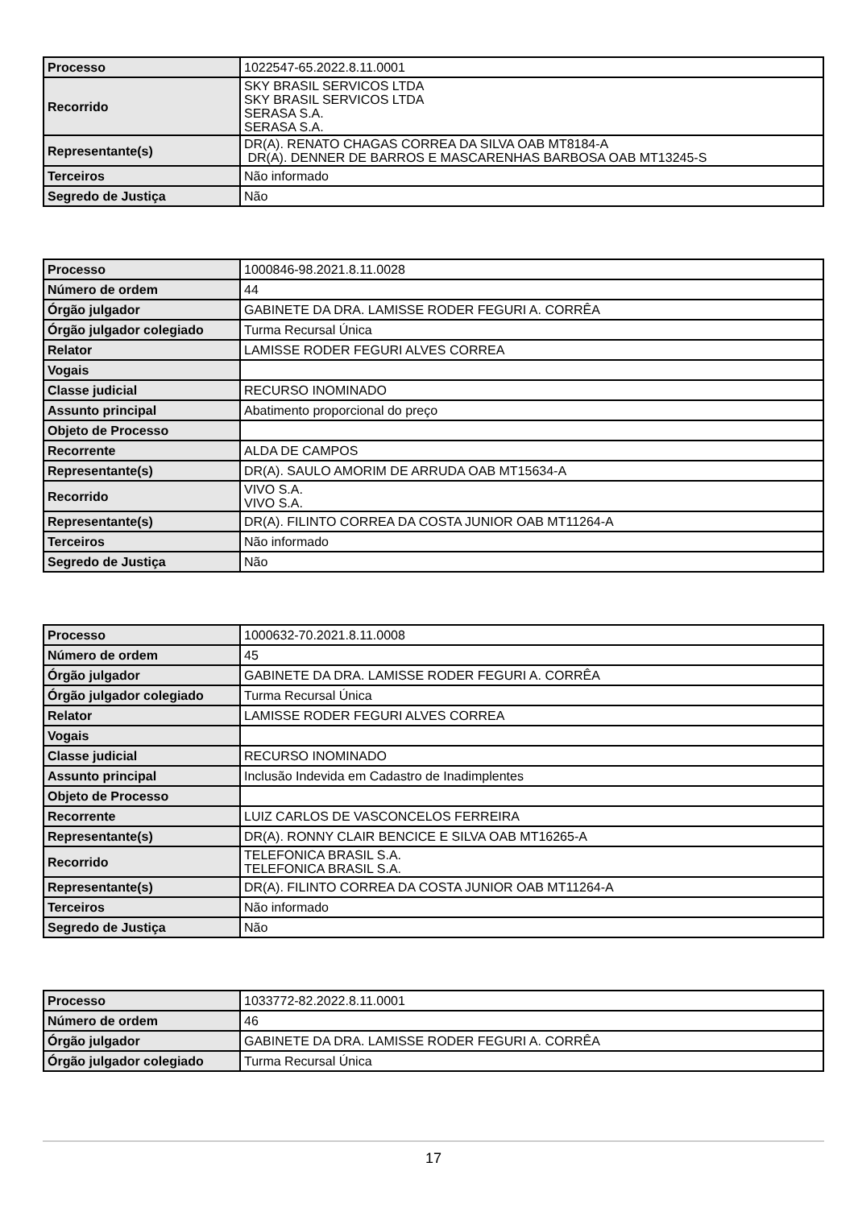| Processo | 1022547-65.2022.8.11.0001 |
| Recorrido | SKY BRASIL SERVICOS LTDA SKY BRASIL SERVICOS LTDA SERASA S.A. SERASA S.A. |
| Representante(s) | DR(A). RENATO CHAGAS CORREA DA SILVA OAB MT8184-A DR(A). DENNER DE BARROS E MASCARENHAS BARBOSA OAB MT13245-S |
| Terceiros | Não informado |
| Segredo de Justiça | Não |
| Processo | 1000846-98.2021.8.11.0028 |
| Número de ordem | 44 |
| Órgão julgador | GABINETE DA DRA. LAMISSE RODER FEGURI A. CORRÊA |
| Órgão julgador colegiado | Turma Recursal Única |
| Relator | LAMISSE RODER FEGURI ALVES CORREA |
| Vogais | |
| Classe judicial | RECURSO INOMINADO |
| Assunto principal | Abatimento proporcional do preço |
| Objeto de Processo | |
| Recorrente | ALDA DE CAMPOS |
| Representante(s) | DR(A). SAULO AMORIM DE ARRUDA OAB MT15634-A |
| Recorrido | VIVO S.A. VIVO S.A. |
| Representante(s) | DR(A). FILINTO CORREA DA COSTA JUNIOR OAB MT11264-A |
| Terceiros | Não informado |
| Segredo de Justiça | Não |
| Processo | 1000632-70.2021.8.11.0008 |
| Número de ordem | 45 |
| Órgão julgador | GABINETE DA DRA. LAMISSE RODER FEGURI A. CORRÊA |
| Órgão julgador colegiado | Turma Recursal Única |
| Relator | LAMISSE RODER FEGURI ALVES CORREA |
| Vogais | |
| Classe judicial | RECURSO INOMINADO |
| Assunto principal | Inclusão Indevida em Cadastro de Inadimplentes |
| Objeto de Processo | |
| Recorrente | LUIZ CARLOS DE VASCONCELOS FERREIRA |
| Representante(s) | DR(A). RONNY CLAIR BENCICE E SILVA OAB MT16265-A |
| Recorrido | TELEFONICA BRASIL S.A. TELEFONICA BRASIL S.A. |
| Representante(s) | DR(A). FILINTO CORREA DA COSTA JUNIOR OAB MT11264-A |
| Terceiros | Não informado |
| Segredo de Justiça | Não |
| Processo | 1033772-82.2022.8.11.0001 |
| Número de ordem | 46 |
| Órgão julgador | GABINETE DA DRA. LAMISSE RODER FEGURI A. CORRÊA |
| Órgão julgador colegiado | Turma Recursal Única |
17